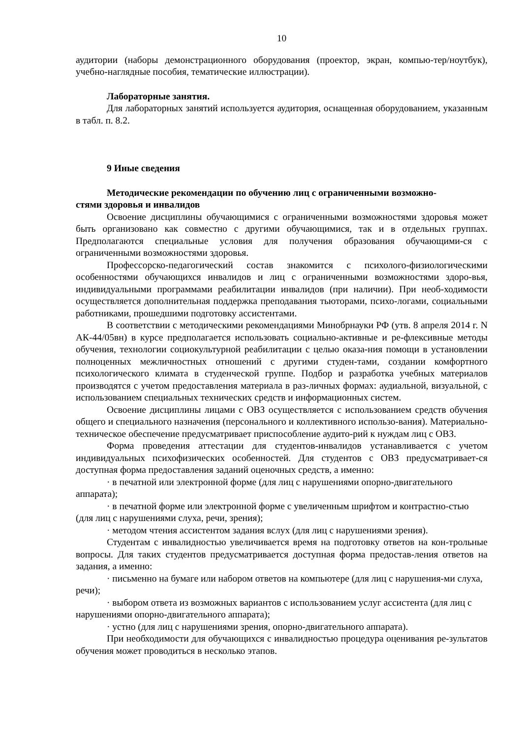10
аудитории (наборы демонстрационного оборудования (проектор, экран, компью-тер/ноутбук), учебно-наглядные пособия, тематические иллюстрации).
Лабораторные занятия.
Для лабораторных занятий используется аудитория, оснащенная оборудованием, указанным в табл. п. 8.2.
9 Иные сведения
Методические рекомендации по обучению лиц с ограниченными возможно-
стями здоровья и инвалидов
Освоение дисциплины обучающимися с ограниченными возможностями здоровья может быть организовано как совместно с другими обучающимися, так и в отдельных группах. Предполагаются специальные условия для получения образования обучающими-ся с ограниченными возможностями здоровья.
Профессорско-педагогический состав знакомится с психолого-физиологическими особенностями обучающихся инвалидов и лиц с ограниченными возможностями здоро-вья, индивидуальными программами реабилитации инвалидов (при наличии). При необ-ходимости осуществляется дополнительная поддержка преподавания тьюторами, психо-логами, социальными работниками, прошедшими подготовку ассистентами.
В соответствии с методическими рекомендациями Минобрнауки РФ (утв. 8 апреля 2014 г. N АК-44/05вн) в курсе предполагается использовать социально-активные и ре-флексивные методы обучения, технологии социокультурной реабилитации с целью оказа-ния помощи в установлении полноценных межличностных отношений с другими студен-тами, создании комфортного психологического климата в студенческой группе. Подбор и разработка учебных материалов производятся с учетом предоставления материала в раз-личных формах: аудиальной, визуальной, с использованием специальных технических средств и информационных систем.
Освоение дисциплины лицами с ОВЗ осуществляется с использованием средств обучения общего и специального назначения (персонального и коллективного использо-вания). Материально-техническое обеспечение предусматривает приспособление аудито-рий к нуждам лиц с ОВЗ.
Форма проведения аттестации для студентов-инвалидов устанавливается с учетом индивидуальных психофизических особенностей. Для студентов с ОВЗ предусматривает-ся доступная форма предоставления заданий оценочных средств, а именно:
· в печатной или электронной форме (для лиц с нарушениями опорно-двигательного аппарата);
· в печатной форме или электронной форме с увеличенным шрифтом и контрастно-стью (для лиц с нарушениями слуха, речи, зрения);
· методом чтения ассистентом задания вслух (для лиц с нарушениями зрения).
Студентам с инвалидностью увеличивается время на подготовку ответов на кон-трольные вопросы. Для таких студентов предусматривается доступная форма предостав-ления ответов на задания, а именно:
· письменно на бумаге или набором ответов на компьютере (для лиц с нарушения-ми слуха, речи);
· выбором ответа из возможных вариантов с использованием услуг ассистента (для лиц с нарушениями опорно-двигательного аппарата);
· устно (для лиц с нарушениями зрения, опорно-двигательного аппарата).
При необходимости для обучающихся с инвалидностью процедура оценивания ре-зультатов обучения может проводиться в несколько этапов.